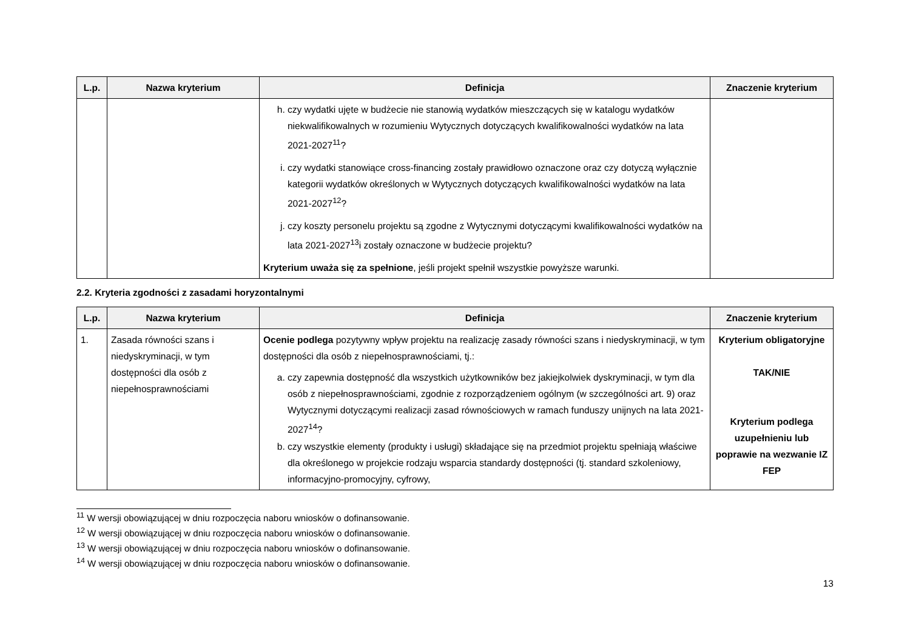| L.p. | Nazwa kryterium | Definicja | Znaczenie kryterium |
| --- | --- | --- | --- |
| | | h. czy wydatki ujęte w budżecie nie stanowią wydatków mieszczących się w katalogu wydatków niekwalifikowalnych w rozumieniu Wytycznych dotyczących kwalifikowalności wydatków na lata 2021-2027<sup>11</sup>? i. czy wydatki stanowiące cross-financing zostały prawidłowo oznaczone oraz czy dotyczą wyłącznie kategorii wydatków określonych w Wytycznych dotyczących kwalifikowalności wydatków na lata 2021-2027<sup>12</sup>? j. czy koszty personelu projektu są zgodne z Wytycznymi dotyczącymi kwalifikowalności wydatków na lata 2021-2027<sup>13</sup>i zostały oznaczone w budżecie projektu? Kryterium uważa się za spełnione , jeśli projekt spełnił wszystkie powyższe warunki. | |
2.2. Kryteria zgodności z zasadami horyzontalnymi
| L.p. | Nazwa kryterium | Definicja | Znaczenie kryterium |
| --- | --- | --- | --- |
| 1. | Zasada równości szans i niedyskryminacji, w tym dostępności dla osób z niepełnosprawnościami | Ocenie podlega pozytywny wpływ projektu na realizację zasady równości szans i niedyskryminacji, w tym dostępności dla osób z niepełnosprawnościami, tj.: a. czy zapewnia dostępność dla wszystkich użytkowników bez jakiejkolwiek dyskryminacji, w tym dla osób z niepełnosprawnościami, zgodnie z rozporządzeniem ogólnym (w szczególności art. 9) oraz Wytycznymi dotyczącymi realizacji zasad równościowych w ramach funduszy unijnych na lata 2021-2027<sup>14</sup>? b. czy wszystkie elementy (produkty i usługi) składające się na przedmiot projektu spełniają właściwe dla określonego w projekcie rodzaju wsparcia standardy dostępności (tj. standard szkoleniowy, informacyjno-promocyjny, cyfrowy, | Kryterium obligatoryjne TAK/NIE Kryterium podlega uzupełnieniu lub poprawie na wezwanie IZ FEP |
<sup>11</sup> W wersji obowiązującej w dniu rozpoczęcia naboru wniosków o dofinansowanie.
<sup>12</sup> W wersji obowiązującej w dniu rozpoczęcia naboru wniosków o dofinansowanie.
<sup>13</sup> W wersji obowiązującej w dniu rozpoczęcia naboru wniosków o dofinansowanie.
<sup>14</sup> W wersji obowiązującej w dniu rozpoczęcia naboru wniosków o dofinansowanie.
13